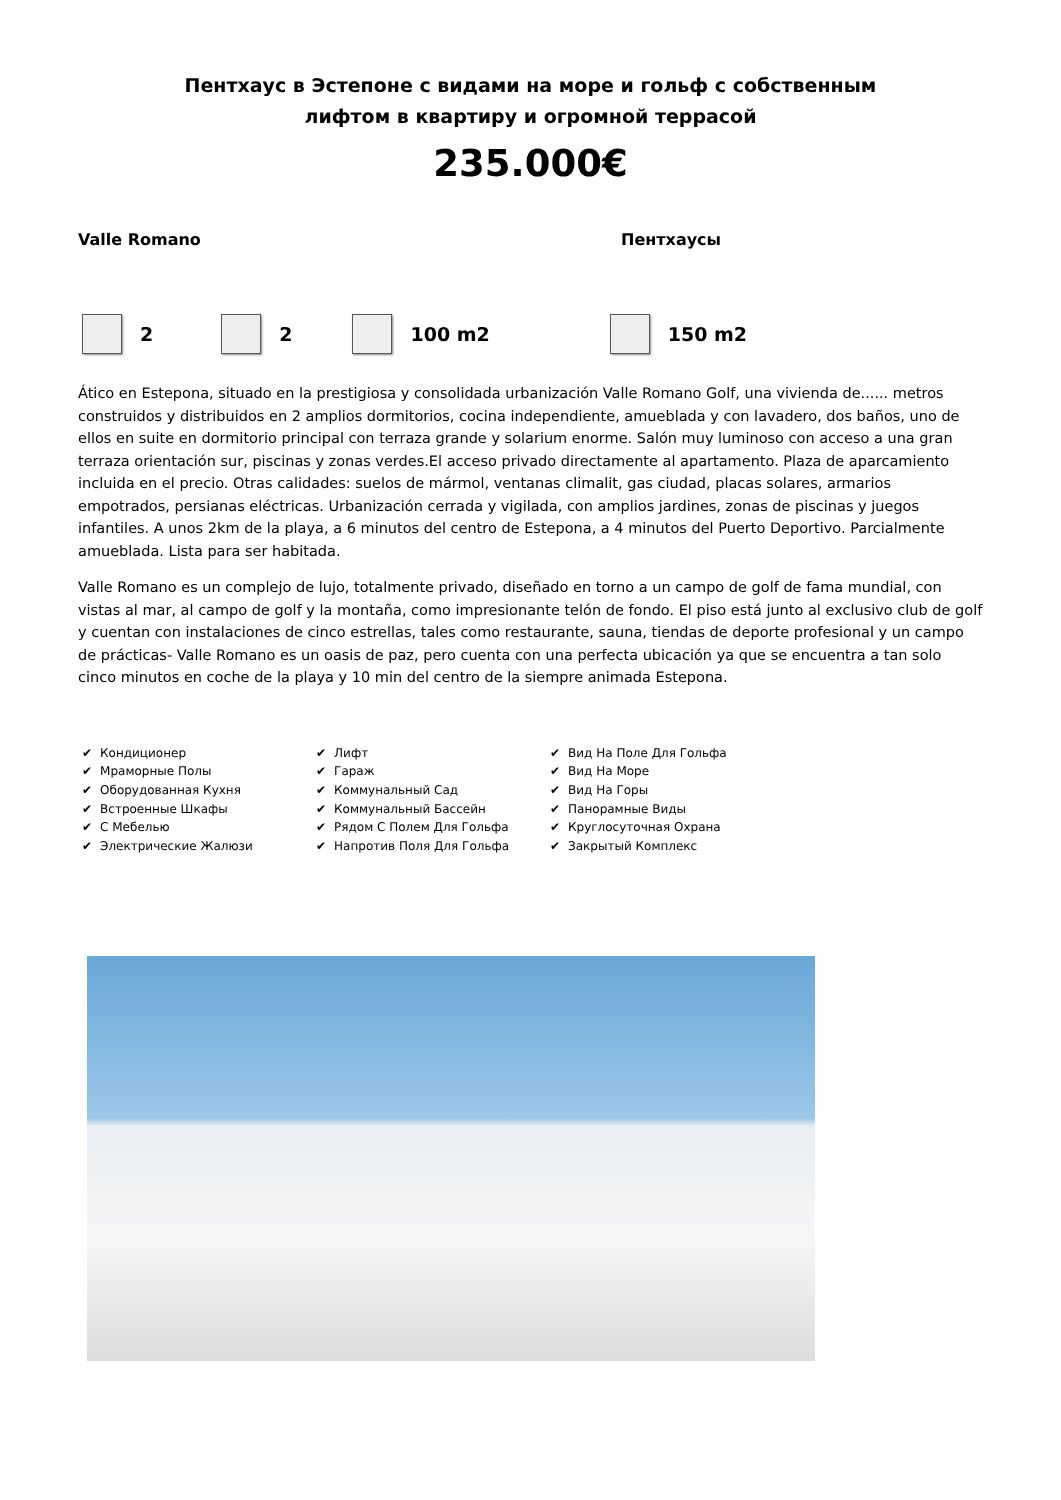Пентхаус в Эстепоне с видами на море и гольф с собственным
лифтом в квартиру и огромной террасой
235.000€
Valle Romano Пентхаусы
2 2 100 m2 150 m2
Ático en Estepona, situado en la prestigiosa y consolidada urbanización Valle Romano Golf, una vivienda de...... metros construidos y distribuidos en 2 amplios dormitorios, cocina independiente, amueblada y con lavadero, dos baños, uno de ellos en suite en dormitorio principal con terraza grande y solarium enorme. Salón muy luminoso con acceso a una gran terraza orientación sur, piscinas y zonas verdes.El acceso privado directamente al apartamento. Plaza de aparcamiento incluida en el precio. Otras calidades: suelos de mármol, ventanas climalit, gas ciudad, placas solares, armarios empotrados, persianas eléctricas. Urbanización cerrada y vigilada, con amplios jardines, zonas de piscinas y juegos infantiles. A unos 2km de la playa, a 6 minutos del centro de Estepona, a 4 minutos del Puerto Deportivo. Parcialmente amueblada. Lista para ser habitada.
Valle Romano es un complejo de lujo, totalmente privado, diseñado en torno a un campo de golf de fama mundial, con vistas al mar, al campo de golf y la montaña, como impresionante telón de fondo. El piso está junto al exclusivo club de golf y cuentan con instalaciones de cinco estrellas, tales como restaurante, sauna, tiendas de deporte profesional y un campo de prácticas- Valle Romano es un oasis de paz, pero cuenta con una perfecta ubicación ya que se encuentra a tan solo cinco minutos en coche de la playa y 10 min del centro de la siempre animada Estepona.
✔ Кондиционер
✔ Мраморные Полы
✔ Оборудованная Кухня
✔ Встроенные Шкафы
✔ С Мебелью
✔ Электрические Жалюзи
✔ Лифт
✔ Гараж
✔ Коммунальный Сад
✔ Коммунальный Бассейн
✔ Рядом С Полем Для Гольфа
✔ Напротив Поля Для Гольфа
✔ Вид На Поле Для Гольфа
✔ Вид На Море
✔ Вид На Горы
✔ Панорамные Виды
✔ Круглосуточная Охрана
✔ Закрытый Комплекс